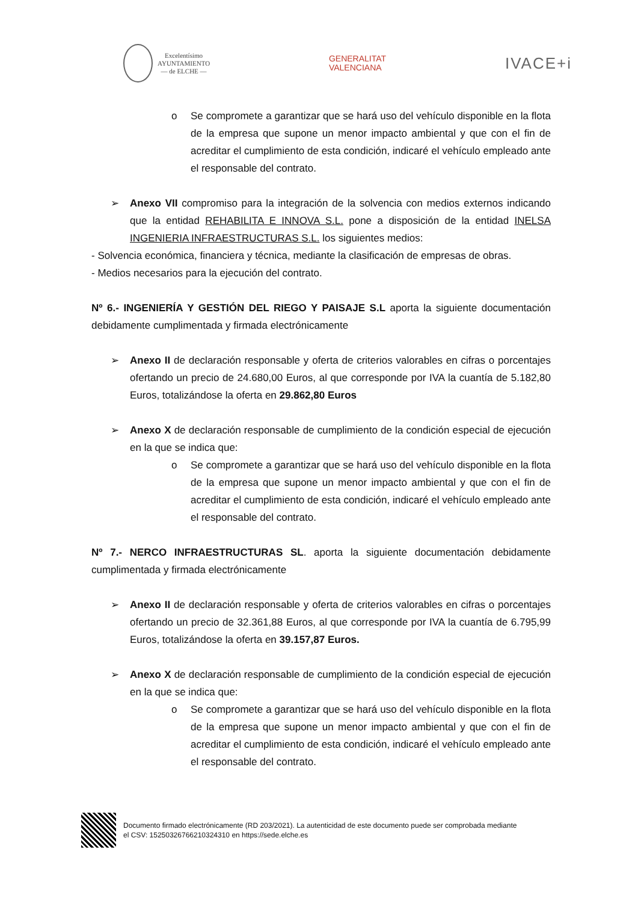Excelentísimo
AYUNTAMIENTO
— de ELCHE —
GENERALITAT
VALENCIANA
IVACE+i
o Se compromete a garantizar que se hará uso del vehículo disponible en la flota de la empresa que supone un menor impacto ambiental y que con el fin de acreditar el cumplimiento de esta condición, indicaré el vehículo empleado ante el responsable del contrato.
➢ Anexo VII compromiso para la integración de la solvencia con medios externos indicando que la entidad REHABILITA E INNOVA S.L. pone a disposición de la entidad INELSA INGENIERIA INFRAESTRUCTURAS S.L. los siguientes medios:
- Solvencia económica, financiera y técnica, mediante la clasificación de empresas de obras.
- Medios necesarios para la ejecución del contrato.
Nº 6.- INGENIERÍA Y GESTIÓN DEL RIEGO Y PAISAJE S.L aporta la siguiente documentación debidamente cumplimentada y firmada electrónicamente
➢ Anexo II de declaración responsable y oferta de criterios valorables en cifras o porcentajes ofertando un precio de 24.680,00 Euros, al que corresponde por IVA la cuantía de 5.182,80 Euros, totalizándose la oferta en 29.862,80 Euros
➢ Anexo X de declaración responsable de cumplimiento de la condición especial de ejecución en la que se indica que:
o Se compromete a garantizar que se hará uso del vehículo disponible en la flota de la empresa que supone un menor impacto ambiental y que con el fin de acreditar el cumplimiento de esta condición, indicaré el vehículo empleado ante el responsable del contrato.
Nº 7.- NERCO INFRAESTRUCTURAS SL. aporta la siguiente documentación debidamente cumplimentada y firmada electrónicamente
➢ Anexo II de declaración responsable y oferta de criterios valorables en cifras o porcentajes ofertando un precio de 32.361,88 Euros, al que corresponde por IVA la cuantía de 6.795,99 Euros, totalizándose la oferta en 39.157,87 Euros.
➢ Anexo X de declaración responsable de cumplimiento de la condición especial de ejecución en la que se indica que:
o Se compromete a garantizar que se hará uso del vehículo disponible en la flota de la empresa que supone un menor impacto ambiental y que con el fin de acreditar el cumplimiento de esta condición, indicaré el vehículo empleado ante el responsable del contrato.
Documento firmado electrónicamente (RD 203/2021). La autenticidad de este documento puede ser comprobada mediante
el CSV: 15250326766210324310 en https://sede.elche.es